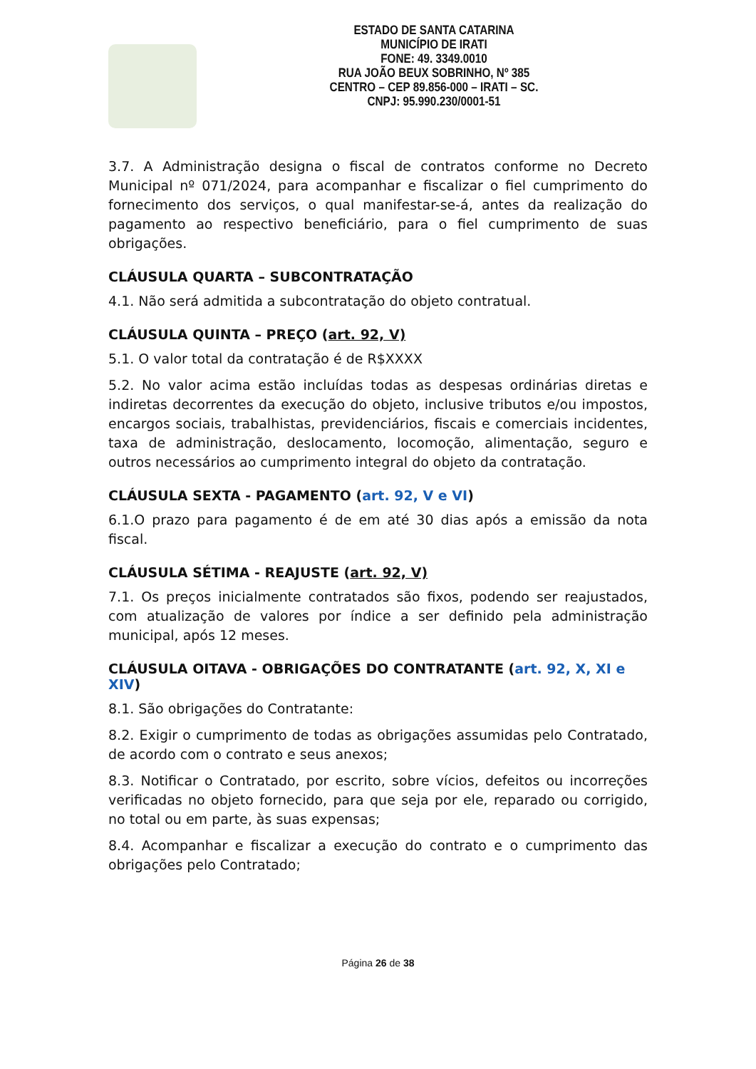ESTADO DE SANTA CATARINA
MUNICÍPIO DE IRATI
FONE: 49. 3349.0010
RUA JOÃO BEUX SOBRINHO, Nº 385
CENTRO – CEP 89.856-000 – IRATI – SC.
CNPJ: 95.990.230/0001-51
3.7. A Administração designa o fiscal de contratos conforme no Decreto Municipal nº 071/2024, para acompanhar e fiscalizar o fiel cumprimento do fornecimento dos serviços, o qual manifestar-se-á, antes da realização do pagamento ao respectivo beneficiário, para o fiel cumprimento de suas obrigações.
CLÁUSULA QUARTA – SUBCONTRATAÇÃO
4.1. Não será admitida a subcontratação do objeto contratual.
CLÁUSULA QUINTA – PREÇO (art. 92, V)
5.1. O valor total da contratação é de R$XXXX
5.2. No valor acima estão incluídas todas as despesas ordinárias diretas e indiretas decorrentes da execução do objeto, inclusive tributos e/ou impostos, encargos sociais, trabalhistas, previdenciários, fiscais e comerciais incidentes, taxa de administração, deslocamento, locomoção, alimentação, seguro e outros necessários ao cumprimento integral do objeto da contratação.
CLÁUSULA SEXTA - PAGAMENTO (art. 92, V e VI)
6.1.O prazo para pagamento é de em até 30 dias após a emissão da nota fiscal.
CLÁUSULA SÉTIMA - REAJUSTE (art. 92, V)
7.1. Os preços inicialmente contratados são fixos, podendo ser reajustados, com atualização de valores por índice a ser definido pela administração municipal, após 12 meses.
CLÁUSULA OITAVA - OBRIGAÇÕES DO CONTRATANTE (art. 92, X, XI e XIV)
8.1. São obrigações do Contratante:
8.2. Exigir o cumprimento de todas as obrigações assumidas pelo Contratado, de acordo com o contrato e seus anexos;
8.3. Notificar o Contratado, por escrito, sobre vícios, defeitos ou incorreções verificadas no objeto fornecido, para que seja por ele, reparado ou corrigido, no total ou em parte, às suas expensas;
8.4. Acompanhar e fiscalizar a execução do contrato e o cumprimento das obrigações pelo Contratado;
Página 26 de 38